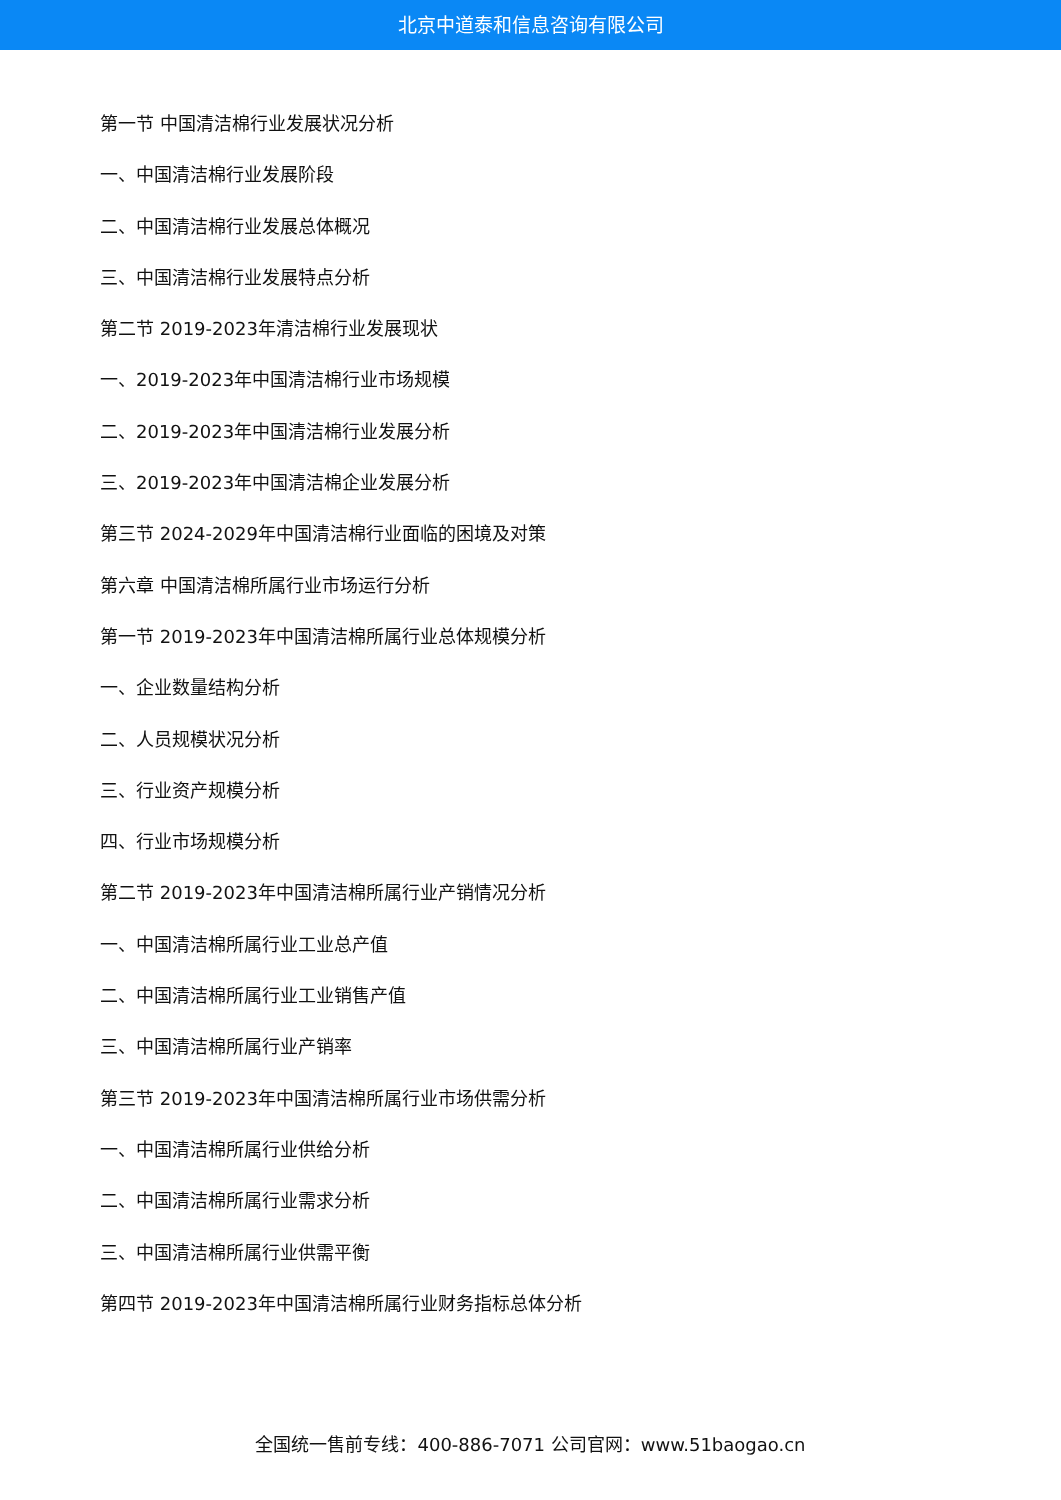北京中道泰和信息咨询有限公司
第一节 中国清洁棉行业发展状况分析
一、中国清洁棉行业发展阶段
二、中国清洁棉行业发展总体概况
三、中国清洁棉行业发展特点分析
第二节 2019-2023年清洁棉行业发展现状
一、2019-2023年中国清洁棉行业市场规模
二、2019-2023年中国清洁棉行业发展分析
三、2019-2023年中国清洁棉企业发展分析
第三节 2024-2029年中国清洁棉行业面临的困境及对策
第六章 中国清洁棉所属行业市场运行分析
第一节 2019-2023年中国清洁棉所属行业总体规模分析
一、企业数量结构分析
二、人员规模状况分析
三、行业资产规模分析
四、行业市场规模分析
第二节 2019-2023年中国清洁棉所属行业产销情况分析
一、中国清洁棉所属行业工业总产值
二、中国清洁棉所属行业工业销售产值
三、中国清洁棉所属行业产销率
第三节 2019-2023年中国清洁棉所属行业市场供需分析
一、中国清洁棉所属行业供给分析
二、中国清洁棉所属行业需求分析
三、中国清洁棉所属行业供需平衡
第四节 2019-2023年中国清洁棉所属行业财务指标总体分析
全国统一售前专线：400-886-7071 公司官网：www.51baogao.cn